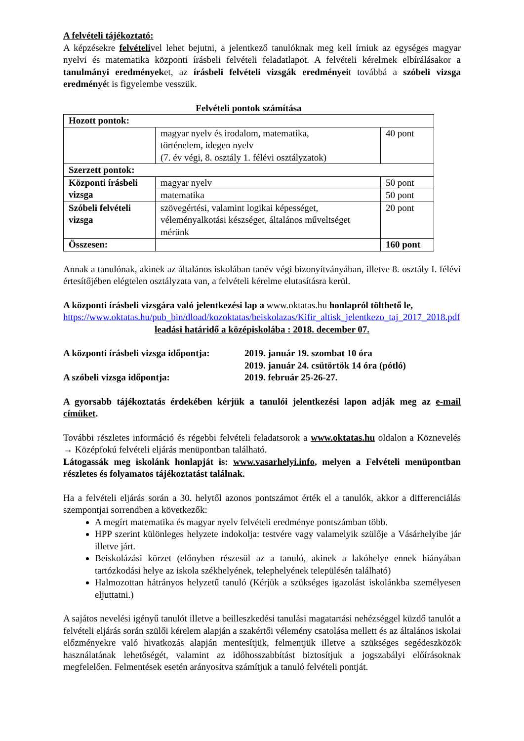A felvételi tájékoztató:
A képzésekre felvételivel lehet bejutni, a jelentkező tanulóknak meg kell írniuk az egységes magyar nyelvi és matematika központi írásbeli felvételi feladatlapot. A felvételi kérelmek elbírálásakor a tanulmányi eredményeket, az írásbeli felvételi vizsgák eredményeit továbbá a szóbeli vizsga eredményét is figyelembe vesszük.
Felvételi pontok számítása
| Hozott pontok: | | |
| | magyar nyelv és irodalom, matematika, történelem, idegen nyelv (7. év végi, 8. osztály 1. félévi osztályzatok) | 40 pont |
| Szerzett pontok: | | |
| Központi írásbeli vizsga | magyar nyelv | 50 pont |
| | matematika | 50 pont |
| Szóbeli felvételi vizsga | szövegértési, valamint logikai képességet, véleményalkotási készséget, általános műveltséget mérünk | 20 pont |
| Összesen: | | 160 pont |
Annak a tanulónak, akinek az általános iskolában tanév végi bizonyítványában, illetve 8. osztály I. félévi értesítőjében elégtelen osztályzata van, a felvételi kérelme elutasításra kerül.
A központi írásbeli vizsgára való jelentkezési lap a www.oktatas.hu honlapról tölthető le,
https://www.oktatas.hu/pub_bin/dload/kozoktatas/beiskolazas/Kifir_altisk_jelentkezo_taj_2017_2018.pdf
leadási határidő a középiskolába : 2018. december 07.
A központi írásbeli vizsga időpontja: 2019. január 19. szombat 10 óra
2019. január 24. csütörtök 14 óra (pótló)
A szóbeli vizsga időpontja: 2019. február 25-26-27.
A gyorsabb tájékoztatás érdekében kérjük a tanulói jelentkezési lapon adják meg az e-mail címüket.
További részletes információ és régebbi felvételi feladatsorok a www.oktatas.hu oldalon a Köznevelés → Középfokú felvételi eljárás menüpontban található.
Látogassák meg iskolánk honlapját is: www.vasarhelyi.info, melyen a Felvételi menüpontban részletes és folyamatos tájékoztatást találnak.
Ha a felvételi eljárás során a 30. helytől azonos pontszámot érték el a tanulók, akkor a differenciálás szempontjai sorrendben a következők:
A megírt matematika és magyar nyelv felvételi eredménye pontszámban több.
HPP szerint különleges helyzete indokolja: testvére vagy valamelyik szülője a Vásárhelyibe jár illetve járt.
Beiskolázási körzet (előnyben részesül az a tanuló, akinek a lakóhelye ennek hiányában tartózkodási helye az iskola székhelyének, telephelyének településén található)
Halmozottan hátrányos helyzetű tanuló (Kérjük a szükséges igazolást iskolánkba személyesen eljuttatni.)
A sajátos nevelési igényű tanulót illetve a beilleszkedési tanulási magatartási nehézséggel küzdő tanulót a felvételi eljárás során szülői kérelem alapján a szakértői vélemény csatolása mellett és az általános iskolai előzményekre való hivatkozás alapján mentesítjük, felmentjük illetve a szükséges segédeszközök használatának lehetőségét, valamint az időhosszabbítást biztosítjuk a jogszabályi előírásoknak megfelelően. Felmentések esetén arányosítva számítjuk a tanuló felvételi pontját.